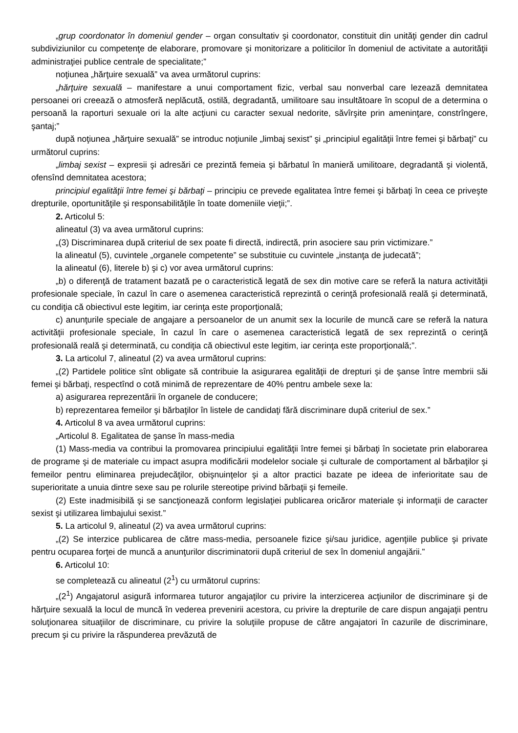„grup coordonator în domeniul gender – organ consultativ şi coordonator, constituit din unităţi gender din cadrul subdiviziunilor cu competenţe de elaborare, promovare şi monitorizare a politicilor în domeniul de activitate a autorităţii administraţiei publice centrale de specialitate;”
noţiunea „hărţuire sexuală” va avea următorul cuprins:
„hărţuire sexuală – manifestare a unui comportament fizic, verbal sau nonverbal care lezează demnitatea persoanei ori creează o atmosferă neplăcută, ostilă, degradantă, umilitoare sau insultătoare în scopul de a determina o persoană la raporturi sexuale ori la alte acţiuni cu caracter sexual nedorite, săvîrşite prin ameninţare, constrîngere, şantaj;”
după noţiunea „hărţuire sexuală” se introduc noţiunile „limbaj sexist” şi „principiul egalităţii între femei şi bărbaţi” cu următorul cuprins:
„limbaj sexist – expresii şi adresări ce prezintă femeia şi bărbatul în manieră umilitoare, degradantă şi violentă, ofensînd demnitatea acestora;
principiul egalităţii între femei şi bărbaţi – principiu ce prevede egalitatea între femei şi bărbaţi în ceea ce priveşte drepturile, oportunităţile şi responsabilităţile în toate domeniile vieţii;”.
2. Articolul 5:
alineatul (3) va avea următorul cuprins:
„(3) Discriminarea după criteriul de sex poate fi directă, indirectă, prin asociere sau prin victimizare.”
la alineatul (5), cuvintele „organele competente” se substituie cu cuvintele „instanţa de judecată”;
la alineatul (6), literele b) şi c) vor avea următorul cuprins:
„b) o diferenţă de tratament bazată pe o caracteristică legată de sex din motive care se referă la natura activităţii profesionale speciale, în cazul în care o asemenea caracteristică reprezintă o cerinţă profesională reală şi determinată, cu condiţia că obiectivul este legitim, iar cerinţa este proporţională;
c) anunţurile speciale de angajare a persoanelor de un anumit sex la locurile de muncă care se referă la natura activităţii profesionale speciale, în cazul în care o asemenea caracteristică legată de sex reprezintă o cerinţă profesională reală şi determinată, cu condiţia că obiectivul este legitim, iar cerinţa este proporţională;”.
3. La articolul 7, alineatul (2) va avea următorul cuprins:
„(2) Partidele politice sînt obligate să contribuie la asigurarea egalităţii de drepturi şi de şanse între membrii săi femei şi bărbaţi, respectînd o cotă minimă de reprezentare de 40% pentru ambele sexe la:
a) asigurarea reprezentării în organele de conducere;
b) reprezentarea femeilor şi bărbaţilor în listele de candidaţi fără discriminare după criteriul de sex.”
4. Articolul 8 va avea următorul cuprins:
„Articolul 8. Egalitatea de şanse în mass-media
(1) Mass-media va contribui la promovarea principiului egalităţii între femei şi bărbaţi în societate prin elaborarea de programe şi de materiale cu impact asupra modificării modelelor sociale şi culturale de comportament al bărbaţilor şi femeilor pentru eliminarea prejudecăţilor, obişnuinţelor şi a altor practici bazate pe ideea de inferioritate sau de superioritate a unuia dintre sexe sau pe rolurile stereotipe privind bărbaţii şi femeile.
(2) Este inadmisibilă şi se sancţionează conform legislaţiei publicarea oricăror materiale şi informaţii de caracter sexist şi utilizarea limbajului sexist.”
5. La articolul 9, alineatul (2) va avea următorul cuprins:
„(2) Se interzice publicarea de către mass-media, persoanele fizice şi/sau juridice, agenţiile publice şi private pentru ocuparea forţei de muncă a anunţurilor discriminatorii după criteriul de sex în domeniul angajării.”
6. Articolul 10:
se completează cu alineatul (2<sup>1</sup>) cu următorul cuprins:
„(2<sup>1</sup>) Angajatorul asigură informarea tuturor angajaţilor cu privire la interzicerea acţiunilor de discriminare şi de hărţuire sexuală la locul de muncă în vederea prevenirii acestora, cu privire la drepturile de care dispun angajaţii pentru soluţionarea situaţiilor de discriminare, cu privire la soluţiile propuse de către angajatori în cazurile de discriminare, precum şi cu privire la răspunderea prevăzută de